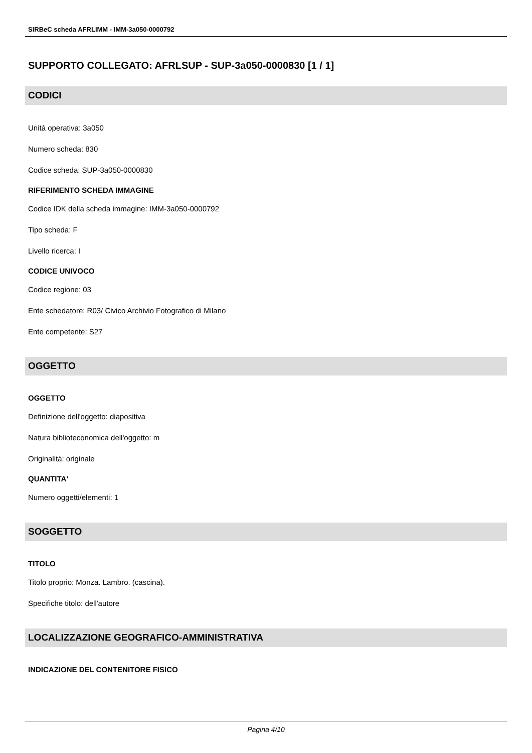SIRBeC scheda AFRLIMM - IMM-3a050-0000792
SUPPORTO COLLEGATO: AFRLSUP - SUP-3a050-0000830 [1 / 1]
CODICI
Unità operativa: 3a050
Numero scheda: 830
Codice scheda: SUP-3a050-0000830
RIFERIMENTO SCHEDA IMMAGINE
Codice IDK della scheda immagine: IMM-3a050-0000792
Tipo scheda: F
Livello ricerca: I
CODICE UNIVOCO
Codice regione: 03
Ente schedatore: R03/ Civico Archivio Fotografico di Milano
Ente competente: S27
OGGETTO
OGGETTO
Definizione dell'oggetto: diapositiva
Natura biblioteconomica dell'oggetto: m
Originalità: originale
QUANTITA'
Numero oggetti/elementi: 1
SOGGETTO
TITOLO
Titolo proprio: Monza. Lambro. (cascina).
Specifiche titolo: dell'autore
LOCALIZZAZIONE GEOGRAFICO-AMMINISTRATIVA
INDICAZIONE DEL CONTENITORE FISICO
Pagina 4/10